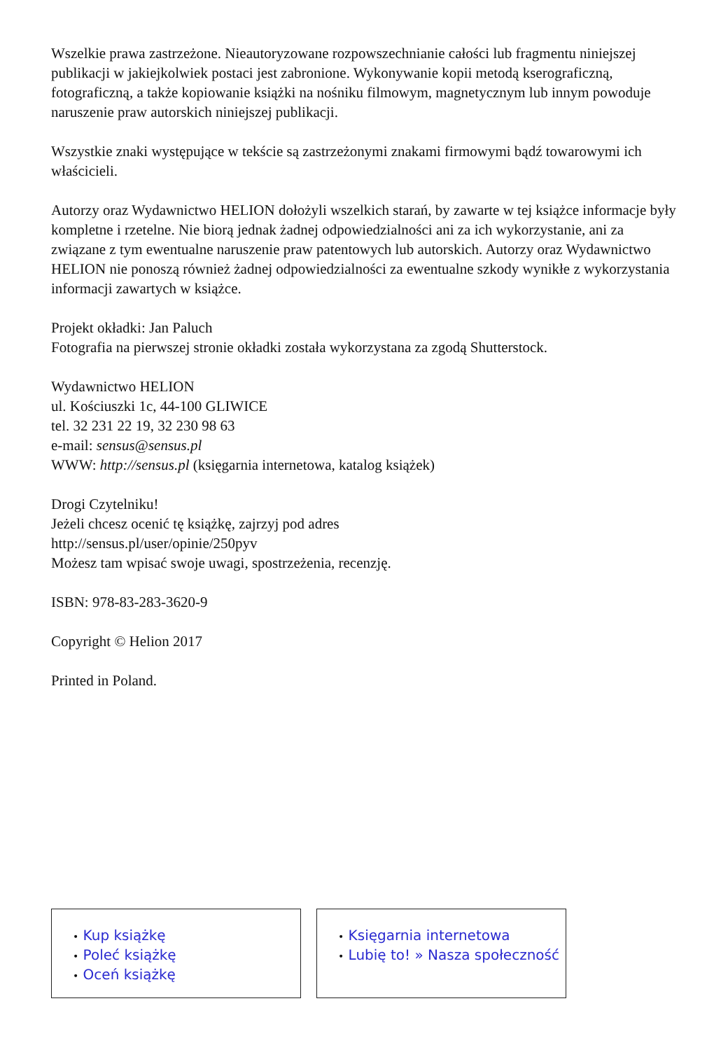Wszelkie prawa zastrzeżone. Nieautoryzowane rozpowszechnianie całości lub fragmentu niniejszej publikacji w jakiejkolwiek postaci jest zabronione. Wykonywanie kopii metodą kserograficzną, fotograficzną, a także kopiowanie książki na nośniku filmowym, magnetycznym lub innym powoduje naruszenie praw autorskich niniejszej publikacji.
Wszystkie znaki występujące w tekście są zastrzeżonymi znakami firmowymi bądź towarowymi ich właścicieli.
Autorzy oraz Wydawnictwo HELION dołożyli wszelkich starań, by zawarte w tej książce informacje były kompletne i rzetelne. Nie biorą jednak żadnej odpowiedzialności ani za ich wykorzystanie, ani za związane z tym ewentualne naruszenie praw patentowych lub autorskich. Autorzy oraz Wydawnictwo HELION nie ponoszą również żadnej odpowiedzialności za ewentualne szkody wynikłe z wykorzystania informacji zawartych w książce.
Projekt okładki: Jan Paluch
Fotografia na pierwszej stronie okładki została wykorzystana za zgodą Shutterstock.
Wydawnictwo HELION
ul. Kościuszki 1c, 44-100 GLIWICE
tel. 32 231 22 19, 32 230 98 63
e-mail: sensus@sensus.pl
WWW: http://sensus.pl (księgarnia internetowa, katalog książek)
Drogi Czytelniku!
Jeżeli chcesz ocenić tę książkę, zajrzyj pod adres
http://sensus.pl/user/opinie/250pyv
Możesz tam wpisać swoje uwagi, spostrzeżenia, recenzję.
ISBN: 978-83-283-3620-9
Copyright © Helion 2017
Printed in Poland.
• Kup książkę
• Poleć książkę
• Oceń książkę
• Księgarnia internetowa
• Lubię to! » Nasza społeczność